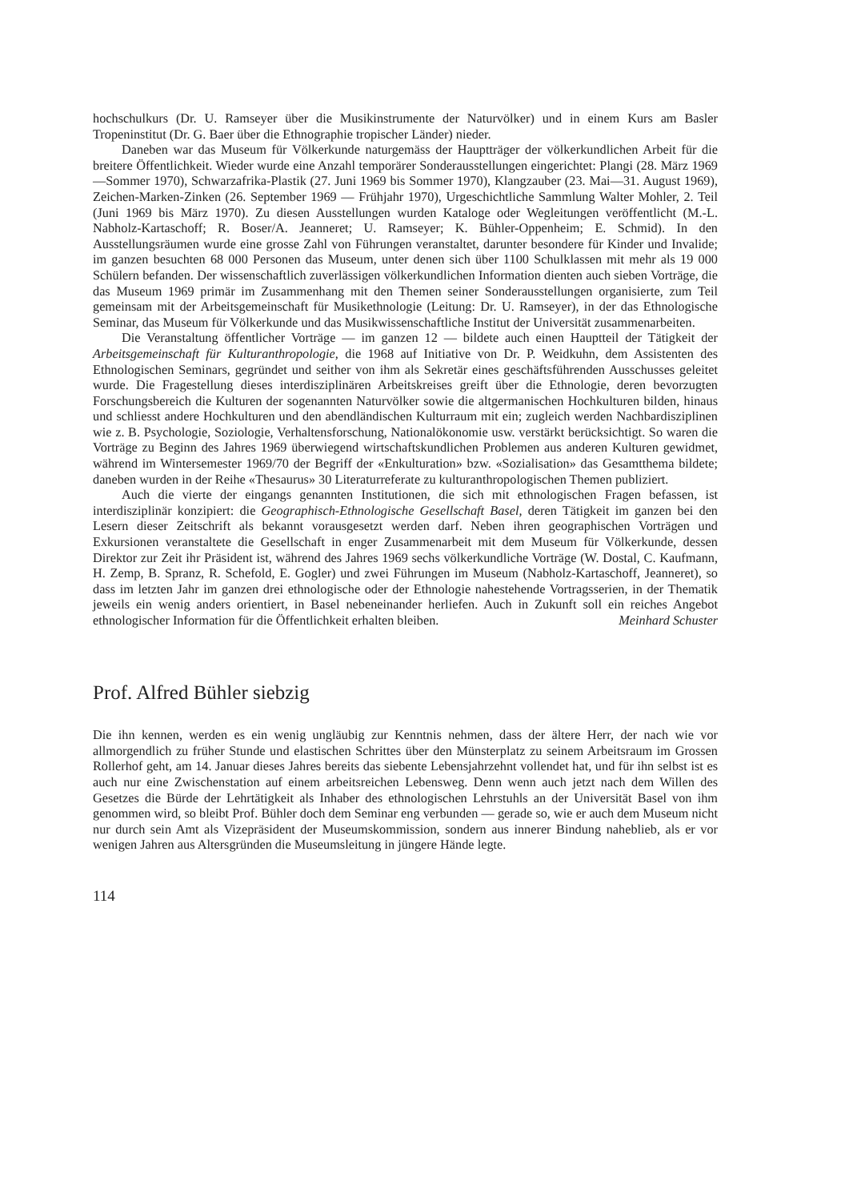hochschulkurs (Dr. U. Ramseyer über die Musikinstrumente der Naturvölker) und in einem Kurs am Basler Tropeninstitut (Dr. G. Baer über die Ethnographie tropischer Länder) nieder.
Daneben war das Museum für Völkerkunde naturgemäss der Hauptträger der völkerkundlichen Arbeit für die breitere Öffentlichkeit. Wieder wurde eine Anzahl temporärer Sonderausstellungen eingerichtet: Plangi (28. März 1969—Sommer 1970), Schwarzafrika-Plastik (27. Juni 1969 bis Sommer 1970), Klangzauber (23. Mai—31. August 1969), Zeichen-Marken-Zinken (26. September 1969 — Frühjahr 1970), Urgeschichtliche Sammlung Walter Mohler, 2. Teil (Juni 1969 bis März 1970). Zu diesen Ausstellungen wurden Kataloge oder Wegleitungen veröffentlicht (M.-L. Nabholz-Kartaschoff; R. Boser/A. Jeanneret; U. Ramseyer; K. Bühler-Oppenheim; E. Schmid). In den Ausstellungsräumen wurde eine grosse Zahl von Führungen veranstaltet, darunter besondere für Kinder und Invalide; im ganzen besuchten 68 000 Personen das Museum, unter denen sich über 1100 Schulklassen mit mehr als 19 000 Schülern befanden. Der wissenschaftlich zuverlässigen völkerkundlichen Information dienten auch sieben Vorträge, die das Museum 1969 primär im Zusammenhang mit den Themen seiner Sonderausstellungen organisierte, zum Teil gemeinsam mit der Arbeitsgemeinschaft für Musikethnologie (Leitung: Dr. U. Ramseyer), in der das Ethnologische Seminar, das Museum für Völkerkunde und das Musikwissenschaftliche Institut der Universität zusammenarbeiten.
Die Veranstaltung öffentlicher Vorträge — im ganzen 12 — bildete auch einen Hauptteil der Tätigkeit der Arbeitsgemeinschaft für Kulturanthropologie, die 1968 auf Initiative von Dr. P. Weidkuhn, dem Assistenten des Ethnologischen Seminars, gegründet und seither von ihm als Sekretär eines geschäftsführenden Ausschusses geleitet wurde. Die Fragestellung dieses interdisziplinären Arbeitskreises greift über die Ethnologie, deren bevorzugten Forschungsbereich die Kulturen der sogenannten Naturvölker sowie die altgermanischen Hochkulturen bilden, hinaus und schliesst andere Hochkulturen und den abendländischen Kulturraum mit ein; zugleich werden Nachbardisziplinen wie z. B. Psychologie, Soziologie, Verhaltensforschung, Nationalökonomie usw. verstärkt berücksichtigt. So waren die Vorträge zu Beginn des Jahres 1969 überwiegend wirtschaftskundlichen Problemen aus anderen Kulturen gewidmet, während im Wintersemester 1969/70 der Begriff der «Enkulturation» bzw. «Sozialisation» das Gesamtthema bildete; daneben wurden in der Reihe «Thesaurus» 30 Literaturreferate zu kulturanthropologischen Themen publiziert.
Auch die vierte der eingangs genannten Institutionen, die sich mit ethnologischen Fragen befassen, ist interdisziplinär konzipiert: die Geographisch-Ethnologische Gesellschaft Basel, deren Tätigkeit im ganzen bei den Lesern dieser Zeitschrift als bekannt vorausgesetzt werden darf. Neben ihren geographischen Vorträgen und Exkursionen veranstaltete die Gesellschaft in enger Zusammenarbeit mit dem Museum für Völkerkunde, dessen Direktor zur Zeit ihr Präsident ist, während des Jahres 1969 sechs völkerkundliche Vorträge (W. Dostal, C. Kaufmann, H. Zemp, B. Spranz, R. Schefold, E. Gogler) und zwei Führungen im Museum (Nabholz-Kartaschoff, Jeanneret), so dass im letzten Jahr im ganzen drei ethnologische oder der Ethnologie nahestehende Vortragsserien, in der Thematik jeweils ein wenig anders orientiert, in Basel nebeneinander herliefen. Auch in Zukunft soll ein reiches Angebot ethnologischer Information für die Öffentlichkeit erhalten bleiben.
Meinhard Schuster
Prof. Alfred Bühler siebzig
Die ihn kennen, werden es ein wenig ungläubig zur Kenntnis nehmen, dass der ältere Herr, der nach wie vor allmorgendlich zu früher Stunde und elastischen Schrittes über den Münsterplatz zu seinem Arbeitsraum im Grossen Rollerhof geht, am 14. Januar dieses Jahres bereits das siebente Lebensjahrzehnt vollendet hat, und für ihn selbst ist es auch nur eine Zwischenstation auf einem arbeitsreichen Lebensweg. Denn wenn auch jetzt nach dem Willen des Gesetzes die Bürde der Lehrtätigkeit als Inhaber des ethnologischen Lehrstuhls an der Universität Basel von ihm genommen wird, so bleibt Prof. Bühler doch dem Seminar eng verbunden — gerade so, wie er auch dem Museum nicht nur durch sein Amt als Vizepräsident der Museumskommission, sondern aus innerer Bindung naheblieb, als er vor wenigen Jahren aus Altersgründen die Museumsleitung in jüngere Hände legte.
114